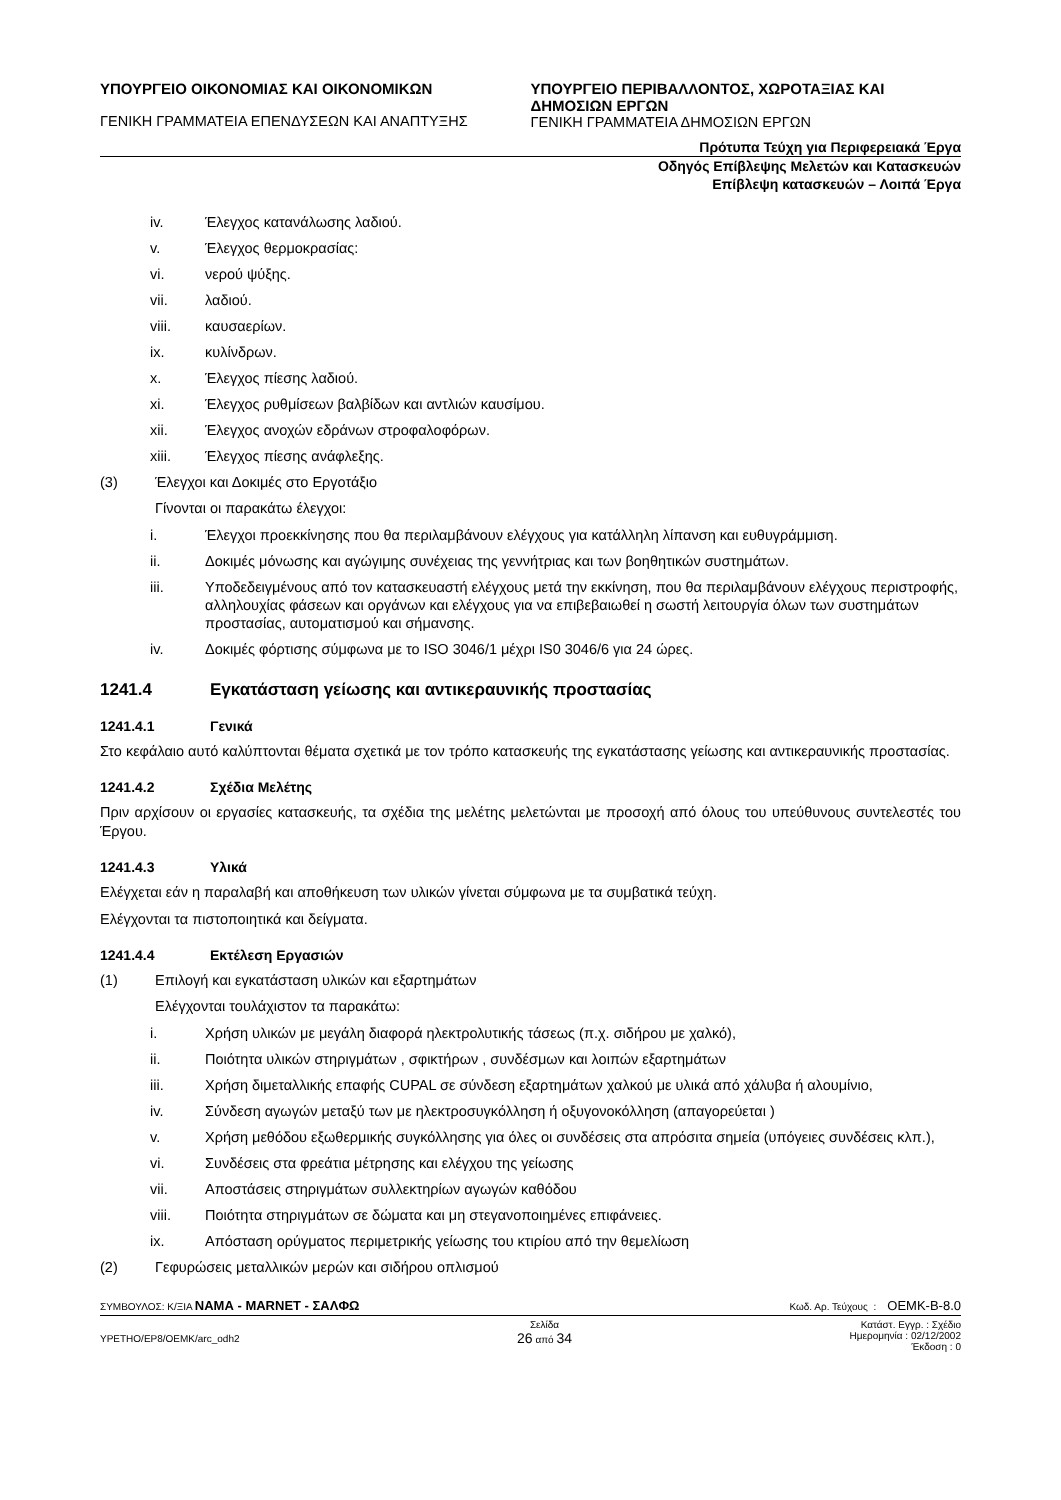ΥΠΟΥΡΓΕΙΟ ΟΙΚΟΝΟΜΙΑΣ ΚΑΙ ΟΙΚΟΝΟΜΙΚΩΝ
ΓΕΝΙΚΗ ΓΡΑΜΜΑΤΕΙΑ ΕΠΕΝΔΥΣΕΩΝ ΚΑΙ ΑΝΑΠΤΥΞΗΣ
ΥΠΟΥΡΓΕΙΟ ΠΕΡΙΒΑΛΛΟΝΤΟΣ, ΧΩΡΟΤΑΞΙΑΣ ΚΑΙ ΔΗΜΟΣΙΩΝ ΕΡΓΩΝ
ΓΕΝΙΚΗ ΓΡΑΜΜΑΤΕΙΑ ΔΗΜΟΣΙΩΝ ΕΡΓΩΝ
Πρότυπα Τεύχη για Περιφερειακά Έργα
Οδηγός Επίβλεψης Μελετών και Κατασκευών
Επίβλεψη κατασκευών – Λοιπά Έργα
iv. Έλεγχος κατανάλωσης λαδιού.
v. Έλεγχος θερμοκρασίας:
vi. νερού ψύξης.
vii. λαδιού.
viii. καυσαερίων.
ix. κυλίνδρων.
x. Έλεγχος πίεσης λαδιού.
xi. Έλεγχος ρυθμίσεων βαλβίδων και αντλιών καυσίμου.
xii. Έλεγχος ανοχών εδράνων στροφαλοφόρων.
xiii. Έλεγχος πίεσης ανάφλεξης.
(3) Έλεγχοι και Δοκιμές στο Εργοτάξιο
Γίνονται οι παρακάτω έλεγχοι:
i. Έλεγχοι προεκκίνησης που θα περιλαμβάνουν ελέγχους για κατάλληλη λίπανση και ευθυγράμμιση.
ii. Δοκιμές μόνωσης και αγώγιμης συνέχειας της γεννήτριας και των βοηθητικών συστημάτων.
iii. Υποδεδειγμένους από τον κατασκευαστή ελέγχους μετά την εκκίνηση, που θα περιλαμβάνουν ελέγχους περιστροφής, αλληλουχίας φάσεων και οργάνων και ελέγχους για να επιβεβαιωθεί η σωστή λειτουργία όλων των συστημάτων προστασίας, αυτοματισμού και σήμανσης.
iv. Δοκιμές φόρτισης σύμφωνα με το ISO 3046/1 μέχρι IS0 3046/6 για 24 ώρες.
1241.4 Εγκατάσταση γείωσης και αντικεραυνικής προστασίας
1241.4.1 Γενικά
Στο κεφάλαιο αυτό καλύπτονται θέματα σχετικά με τον τρόπο κατασκευής της εγκατάστασης γείωσης και αντικεραυνικής προστασίας.
1241.4.2 Σχέδια Μελέτης
Πριν αρχίσουν οι εργασίες κατασκευής, τα σχέδια της μελέτης μελετώνται με προσοχή από όλους του υπεύθυνους συντελεστές του Έργου.
1241.4.3 Υλικά
Ελέγχεται εάν η παραλαβή και αποθήκευση των υλικών γίνεται σύμφωνα με τα συμβατικά τεύχη.
Ελέγχονται τα πιστοποιητικά και δείγματα.
1241.4.4 Εκτέλεση Εργασιών
(1) Επιλογή και εγκατάσταση υλικών και εξαρτημάτων
Ελέγχονται τουλάχιστον τα παρακάτω:
i. Χρήση υλικών με μεγάλη διαφορά ηλεκτρολυτικής τάσεως (π.χ. σιδήρου με χαλκό),
ii. Ποιότητα υλικών στηριγμάτων , σφικτήρων , συνδέσμων και λοιπών εξαρτημάτων
iii. Χρήση διμεταλλικής επαφής CUPAL σε σύνδεση εξαρτημάτων χαλκού με υλικά από χάλυβα ή αλουμίνιο,
iv. Σύνδεση αγωγών μεταξύ των με ηλεκτροσυγκόλληση ή οξυγονοκόλληση (απαγορεύεται )
v. Χρήση μεθόδου εξωθερμικής συγκόλλησης για όλες οι συνδέσεις στα απρόσιτα σημεία (υπόγειες συνδέσεις κλπ.),
vi. Συνδέσεις στα φρεάτια μέτρησης και ελέγχου της γείωσης
vii. Αποστάσεις στηριγμάτων συλλεκτηρίων αγωγών καθόδου
viii. Ποιότητα στηριγμάτων σε δώματα και μη στεγανοποιημένες επιφάνειες.
ix. Απόσταση ορύγματος περιμετρικής γείωσης του κτιρίου από την θεμελίωση
(2) Γεφυρώσεις μεταλλικών μερών και σιδήρου οπλισμού
ΣΥΜΒΟΥΛΟΣ: Κ/ΞΙΑ ΝΑΜΑ - MARNET - ΣΑΛΦΩ Κωδ. Αρ. Τεύχους : ΟΕΜΚ-Β-8.0
YPETHO/EP8/OEMK/arc_odh2 Σελίδα
26 από 34 Κατάστ. Εγγρ. : Σχέδιο
Ημερομηνία : 02/12/2002
Έκδοση : 0